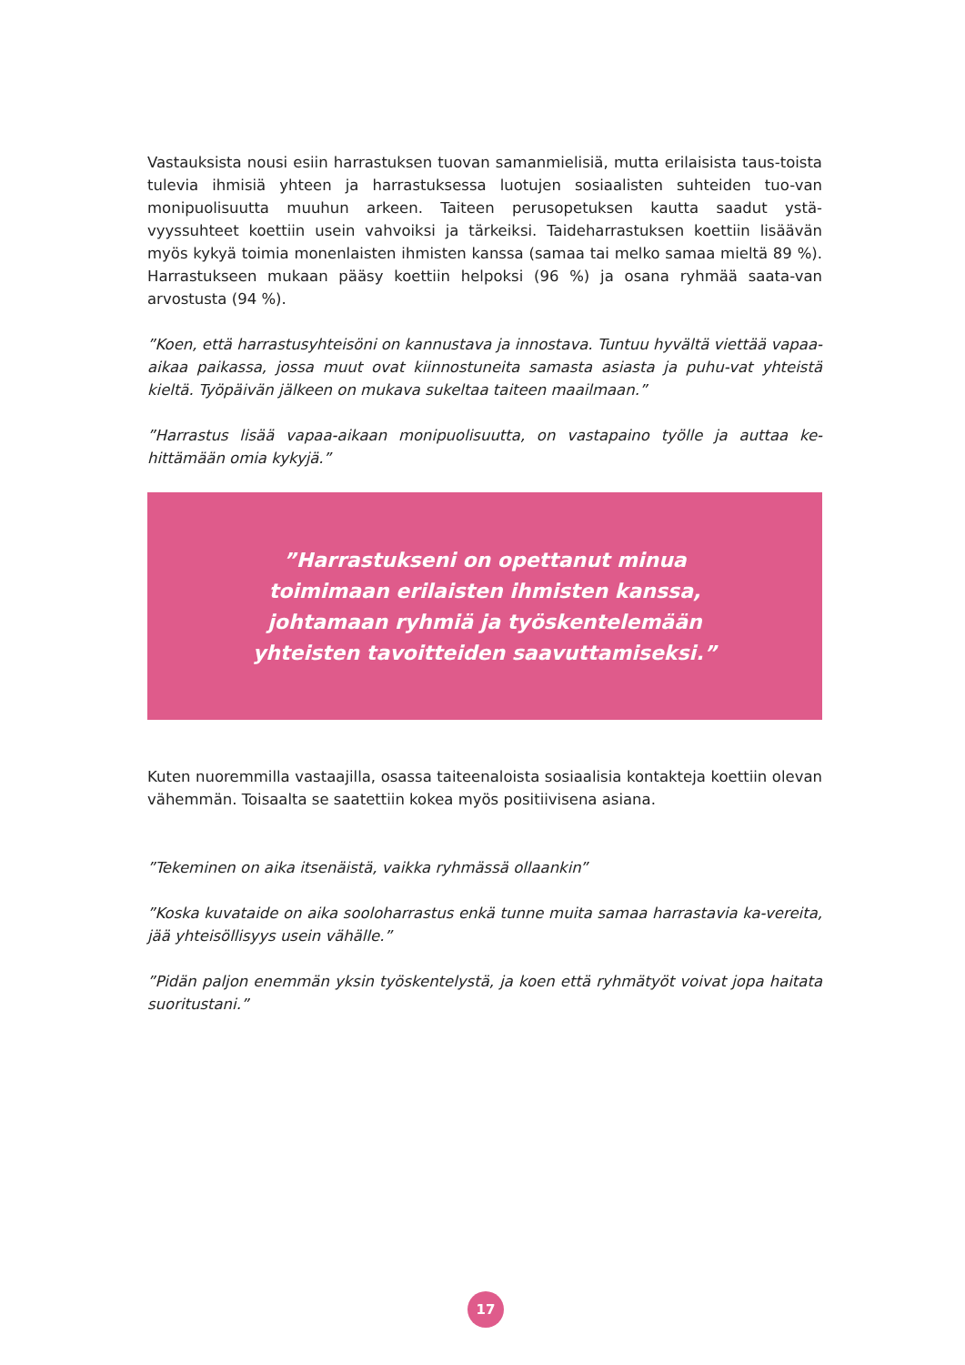Vastauksista nousi esiin harrastuksen tuovan samanmielisiä, mutta erilaisista taus-toista tulevia ihmisiä yhteen ja harrastuksessa luotujen sosiaalisten suhteiden tuo-van monipuolisuutta muuhun arkeen. Taiteen perusopetuksen kautta saadut ystä-vyyssuhteet koettiin usein vahvoiksi ja tärkeiksi. Taideharrastuksen koettiin lisäävän myös kykyä toimia monenlaisten ihmisten kanssa (samaa tai melko samaa mieltä 89 %). Harrastukseen mukaan pääsy koettiin helpoksi (96 %) ja osana ryhmää saata-van arvostusta (94 %).
”Koen, että harrastusyhteisöni on kannustava ja innostava. Tuntuu hyvältä viettää vapaa-aikaa paikassa, jossa muut ovat kiinnostuneita samasta asiasta ja puhu-vat yhteistä kieltä. Työpäivän jälkeen on mukava sukeltaa taiteen maailmaan.”
”Harrastus lisää vapaa-aikaan monipuolisuutta, on vastapaino työlle ja auttaa ke-hittämään omia kykyjä.”
”Harrastukseni on opettanut minua
toimimaan erilaisten ihmisten kanssa,
johtamaan ryhmiä ja työskentelemään
yhteisten tavoitteiden saavuttamiseksi.”
Kuten nuoremmilla vastaajilla, osassa taiteenaloista sosiaalisia kontakteja koettiin olevan vähemmän. Toisaalta se saatettiin kokea myös positiivisena asiana.
”Tekeminen on aika itsenäistä, vaikka ryhmässä ollaankin”
”Koska kuvataide on aika sooloharrastus enkä tunne muita samaa harrastavia ka-vereita, jää yhteisöllisyys usein vähälle.”
”Pidän paljon enemmän yksin työskentelystä, ja koen että ryhmätyöt voivat jopa haitata suoritustani.”
17